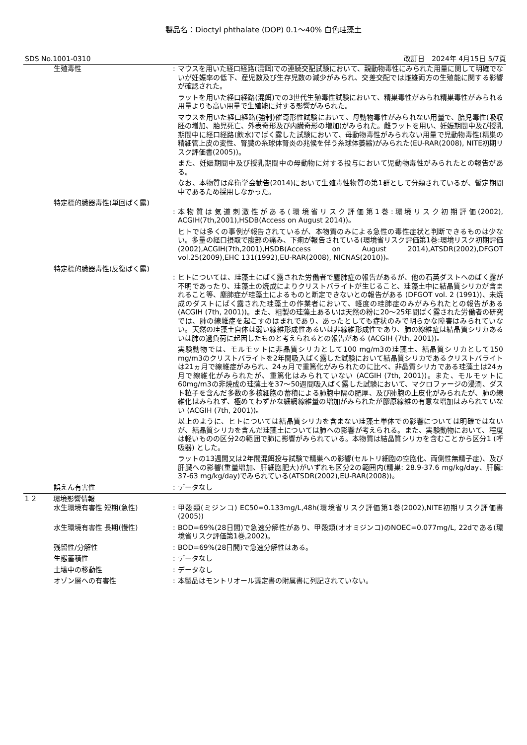製品名：Dioctyl phthalate (DOP) 0.1～40% 白色珪藻土
SDS No.1001-0310 改訂日　2024年 4月15日 5/7頁
生殖毒性 : マウスを用いた経口経路(混餌)での連続交配試験において、親動物毒性にみられた用量に関して明確でないが妊娠率の低下、産児数及び生存児数の減少がみられ、交差交配では雌雄両方の生殖能に関する影響が確認された。
ラットを用いた経口経路(混餌)での3世代生殖毒性試験において、精巣毒性がみられ精巣毒性がみられる用量よりも高い用量で生殖能に対する影響がみられた。
マウスを用いた経口経路(強制)催奇形性試験において、母動物毒性がみられない用量で、胎児毒性(吸収胚の増加、胎児死亡、外表奇形及び内臓奇形の増加)がみられた。雌ラットを用い、妊娠期間中及び授乳期間中に経口経路(飲水)でばく露した試験において、母動物毒性がみられない用量で児動物毒性(精巣の精細管上皮の変性、腎臓の糸球体腎炎の兆候を伴う糸球体萎縮)がみられた(EU-RAR(2008), NITE初期リスク評価書(2005))。
また、妊娠期間中及び授乳期間中の母動物に対する投与において児動物毒性がみられたとの報告がある。
なお、本物質は産衛学会勧告(2014)において生殖毒性物質の第1群として分類されているが、暫定期間中であるため採用しなかった。
特定標的臓器毒性(単回ばく露)
: 本物質は気道刺激性がある(環境省リスク評価第1巻:環境リスク初期評価(2002), ACGIH(7th,2001),HSDB(Access on August 2014))。
ヒトでは多くの事例が報告されているが、本物質のみによる急性の毒性症状と判断できるものは少ない。多量の経口摂取で腹部の痛み、下痢が報告されている(環境省リスク評価第1巻:環境リスク初期評価(2002),ACGIH(7th,2001),HSDB(Access on August 2014),ATSDR(2002),DFGOT vol.25(2009),EHC 131(1992),EU-RAR(2008), NICNAS(2010))。
特定標的臓器毒性(反復ばく露)
: ヒトについては、珪藻土にばく露された労働者で塵肺症の報告があるが、他の石英ダストへのばく露が不明であったり、珪藻土の焼成によりクリストバライトが生じること、珪藻土中に結晶質シリカが含まれること等、塵肺症が珪藻土によるものと断定できないとの報告がある (DFGOT vol. 2 (1991))、未焼成のダストにばく露された珪藻土の作業者において、軽度の珪肺症のみがみられたとの報告がある (ACGIH (7th, 2001))。また、粗製の珪藻土あるいは天然の粉に20～25年間ばく露された労働者の研究では、肺の線維症を起こすのはまれであり、あったとしても症状のみで明らかな障害はみられていない。天然の珪藻土自体は弱い線維形成性あるいは非線維形成性であり、肺の線維症は結晶質シリカあるいは肺の過負荷に起因したものと考えられるとの報告がある (ACGIH (7th, 2001))。
実験動物では、モルモットに非晶質シリカとして100 mg/m3の珪藻土、結晶質シリカとして150 mg/m3のクリストバライトを2年間吸入ばく露した試験において結晶質シリカであるクリストバライトは21ヵ月で線維症がみられ、24ヵ月で重篤化がみられたのに比べ、非晶質シリカである珪藻土は24ヵ月で線維化がみられたが、重篤化はみられていない (ACGIH (7th, 2001))。また、モルモットに60mg/m3の非焼成の珪藻土を37～50週間吸入ばく露した試験において、マクロファージの浸潤、ダスト粒子を含んだ多数の多核細胞の蓄積による肺胞中隔の肥厚、及び肺胞の上皮化がみられたが、肺の線維化はみられず、極めてわずかな細網線維量の増加がみられたが膠原線維の有意な増加はみられていない (ACGIH (7th, 2001))。
以上のように、ヒトについては結晶質シリカを含まない珪藻土単体での影響については明確ではないが、結晶質シリカを含んだ珪藻土については肺への影響が考えられる。また、実験動物において、程度は軽いものの区分2の範囲で肺に影響がみられている。本物質は結晶質シリカを含むことから区分1 (呼吸器) とした。
ラットの13週間又は2年間混餌投与試験で精巣への影響(セルトリ細胞の空胞化、両側性無精子症)、及び肝臓への影響(重量増加、肝細胞肥大)がいずれも区分2の範囲内(精巣: 28.9-37.6 mg/kg/day、肝臓: 37-63 mg/kg/day)でみられている(ATSDR(2002),EU-RAR(2008))。
誤えん有害性 : データなし
１２ 環境影響情報
水生環境有害性 短期(急性) : 甲殻類(ミジンコ) EC50=0.133mg/L,48h(環境省リスク評価第1巻(2002),NITE初期リスク評価書(2005))
水生環境有害性 長期(慢性) : BOD=69%(28日間)で急速分解性があり、甲殻類(オオミジンコ)のNOEC=0.077mg/L, 22dである(環境省リスク評価第1巻,2002)。
残留性/分解性 : BOD=69%(28日間)で急速分解性はある。
生態蓄積性 : データなし
土壌中の移動性 : データなし
オゾン層への有害性 : 本製品はモントリオール議定書の附属書に列記されていない。